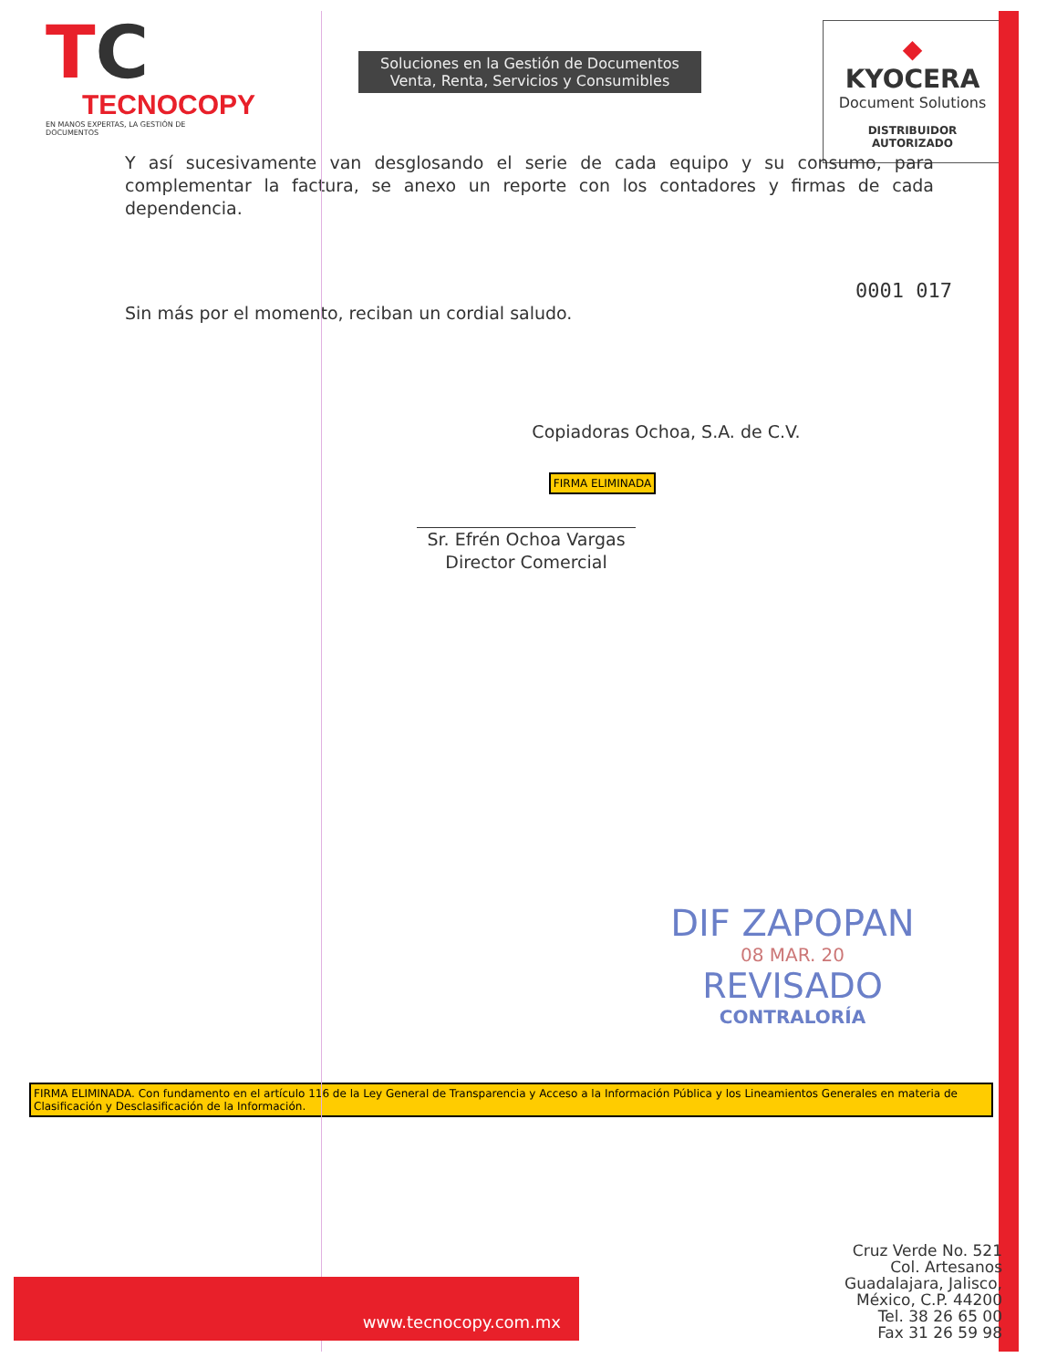TC
TECNOCOPY
EN MANOS EXPERTAS, LA GESTIÓN DE DOCUMENTOS
Soluciones en la Gestión de Documentos
Venta, Renta, Servicios y Consumibles
◆ KYOCERA
Document Solutions
DISTRIBUIDOR AUTORIZADO
Y así sucesivamente van desglosando el serie de cada equipo y su consumo, para complementar la factura, se anexo un reporte con los contadores y firmas de cada dependencia.
0001 017
Sin más por el momento, reciban un cordial saludo.
Copiadoras Ochoa, S.A. de C.V.
FIRMA ELIMINADA
Sr. Efrén Ochoa Vargas
Director Comercial
DIF ZAPOPAN
08 MAR. 20
REVISADO
CONTRALORÍA
FIRMA ELIMINADA. Con fundamento en el artículo 116 de la Ley General de Transparencia y Acceso a la Información Pública y los Lineamientos Generales en materia de Clasificación y Desclasificación de la Información.
www.tecnocopy.com.mx
Cruz Verde No. 521
Col. Artesanos
Guadalajara, Jalisco,
México, C.P. 44200
Tel. 38 26 65 00
Fax 31 26 59 98